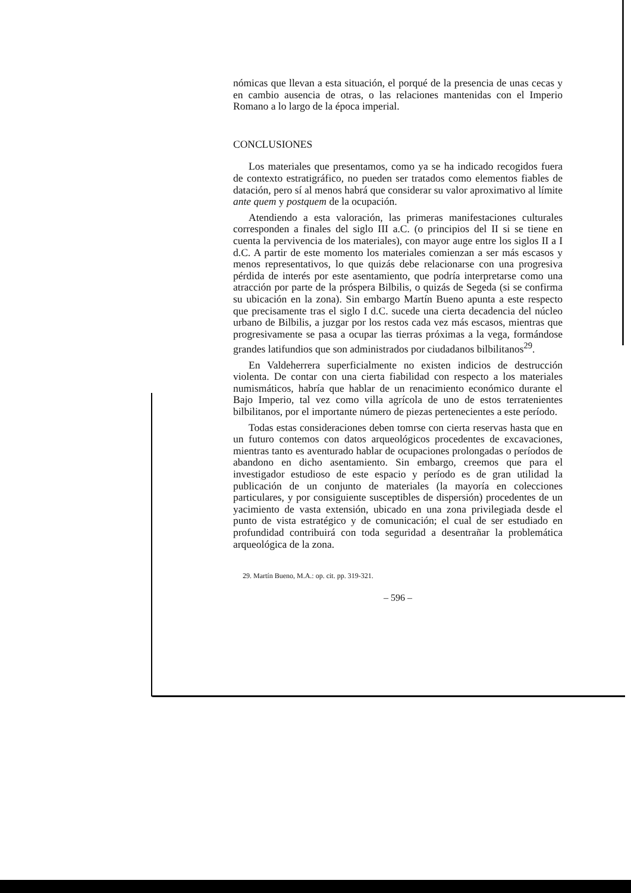nómicas que llevan a esta situación, el porqué de la presencia de unas cecas y en cambio ausencia de otras, o las relaciones mantenidas con el Imperio Romano a lo largo de la época imperial.
CONCLUSIONES
Los materiales que presentamos, como ya se ha indicado recogidos fuera de contexto estratigráfico, no pueden ser tratados como elementos fiables de datación, pero sí al menos habrá que considerar su valor aproximativo al límite ante quem y postquem de la ocupación.
Atendiendo a esta valoración, las primeras manifestaciones culturales corresponden a finales del siglo III a.C. (o principios del II si se tiene en cuenta la pervivencia de los materiales), con mayor auge entre los siglos II a I d.C. A partir de este momento los materiales comienzan a ser más escasos y menos representativos, lo que quizás debe relacionarse con una progresiva pérdida de interés por este asentamiento, que podría interpretarse como una atracción por parte de la próspera Bilbilis, o quizás de Segeda (si se confirma su ubicación en la zona). Sin embargo Martín Bueno apunta a este respecto que precisamente tras el siglo I d.C. sucede una cierta decadencia del núcleo urbano de Bilbilis, a juzgar por los restos cada vez más escasos, mientras que progresivamente se pasa a ocupar las tierras próximas a la vega, formándose grandes latifundios que son administrados por ciudadanos bilbilitanos<sup>29</sup>.
En Valdeherrera superficialmente no existen indicios de destrucción violenta. De contar con una cierta fiabilidad con respecto a los materiales numismáticos, habría que hablar de un renacimiento económico durante el Bajo Imperio, tal vez como villa agrícola de uno de estos terratenientes bilbilitanos, por el importante número de piezas pertenecientes a este período.
Todas estas consideraciones deben tomrse con cierta reservas hasta que en un futuro contemos con datos arqueológicos procedentes de excavaciones, mientras tanto es aventurado hablar de ocupaciones prolongadas o períodos de abandono en dicho asentamiento. Sin embargo, creemos que para el investigador estudioso de este espacio y período es de gran utilidad la publicación de un conjunto de materiales (la mayoría en colecciones particulares, y por consiguiente susceptibles de dispersión) procedentes de un yacimiento de vasta extensión, ubicado en una zona privilegiada desde el punto de vista estratégico y de comunicación; el cual de ser estudiado en profundidad contribuirá con toda seguridad a desentrañar la problemática arqueológica de la zona.
29. Martín Bueno, M.A.: op. cit. pp. 319-321.
– 596 –